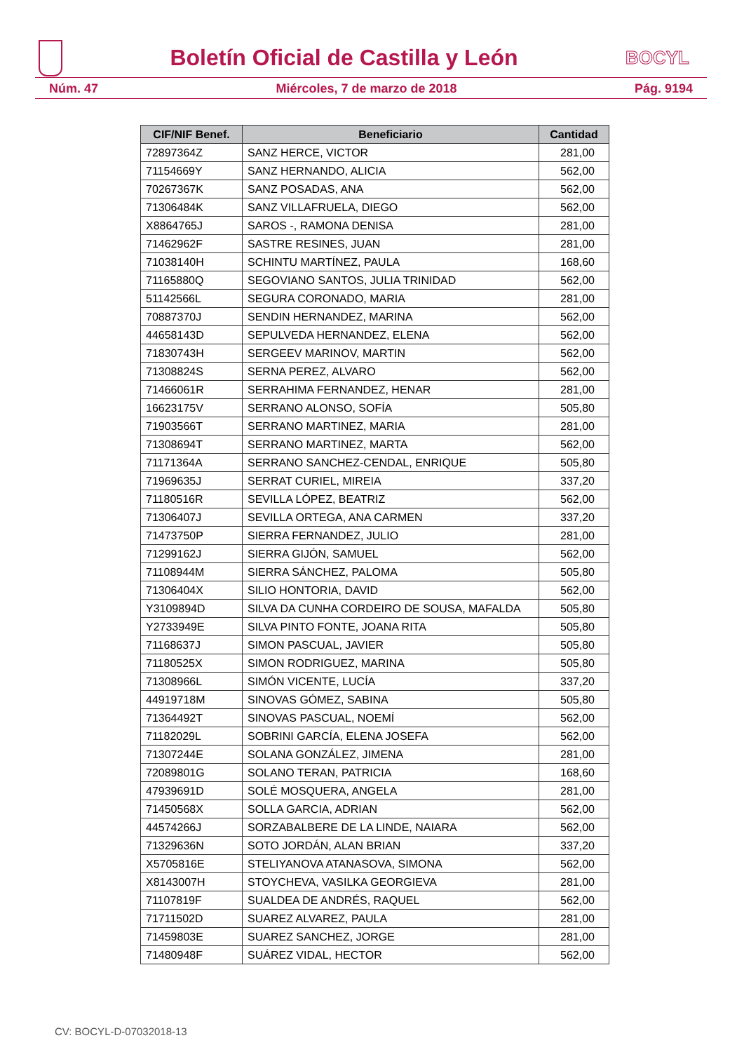Boletín Oficial de Castilla y León
BOCYL
Núm. 47 Miércoles, 7 de marzo de 2018 Pág. 9194
| CIF/NIF Benef. | Beneficiario | Cantidad |
| --- | --- | --- |
| 72897364Z | SANZ HERCE, VICTOR | 281,00 |
| 71154669Y | SANZ HERNANDO, ALICIA | 562,00 |
| 70267367K | SANZ POSADAS, ANA | 562,00 |
| 71306484K | SANZ VILLAFRUELA, DIEGO | 562,00 |
| X8864765J | SAROS -, RAMONA DENISA | 281,00 |
| 71462962F | SASTRE RESINES, JUAN | 281,00 |
| 71038140H | SCHINTU MARTÍNEZ, PAULA | 168,60 |
| 71165880Q | SEGOVIANO SANTOS, JULIA TRINIDAD | 562,00 |
| 51142566L | SEGURA CORONADO, MARIA | 281,00 |
| 70887370J | SENDIN HERNANDEZ, MARINA | 562,00 |
| 44658143D | SEPULVEDA HERNANDEZ, ELENA | 562,00 |
| 71830743H | SERGEEV MARINOV, MARTIN | 562,00 |
| 71308824S | SERNA PEREZ, ALVARO | 562,00 |
| 71466061R | SERRAHIMA FERNANDEZ, HENAR | 281,00 |
| 16623175V | SERRANO ALONSO, SOFÍA | 505,80 |
| 71903566T | SERRANO MARTINEZ, MARIA | 281,00 |
| 71308694T | SERRANO MARTINEZ, MARTA | 562,00 |
| 71171364A | SERRANO SANCHEZ-CENDAL, ENRIQUE | 505,80 |
| 71969635J | SERRAT CURIEL, MIREIA | 337,20 |
| 71180516R | SEVILLA LÓPEZ, BEATRIZ | 562,00 |
| 71306407J | SEVILLA ORTEGA, ANA CARMEN | 337,20 |
| 71473750P | SIERRA FERNANDEZ, JULIO | 281,00 |
| 71299162J | SIERRA GIJÓN, SAMUEL | 562,00 |
| 71108944M | SIERRA SÁNCHEZ, PALOMA | 505,80 |
| 71306404X | SILIO HONTORIA, DAVID | 562,00 |
| Y3109894D | SILVA DA CUNHA CORDEIRO DE SOUSA, MAFALDA | 505,80 |
| Y2733949E | SILVA PINTO FONTE, JOANA RITA | 505,80 |
| 71168637J | SIMON PASCUAL, JAVIER | 505,80 |
| 71180525X | SIMON RODRIGUEZ, MARINA | 505,80 |
| 71308966L | SIMÓN VICENTE, LUCÍA | 337,20 |
| 44919718M | SINOVAS GÓMEZ, SABINA | 505,80 |
| 71364492T | SINOVAS PASCUAL, NOEMÍ | 562,00 |
| 71182029L | SOBRINI GARCÍA, ELENA JOSEFA | 562,00 |
| 71307244E | SOLANA GONZÁLEZ, JIMENA | 281,00 |
| 72089801G | SOLANO TERAN, PATRICIA | 168,60 |
| 47939691D | SOLÉ MOSQUERA, ANGELA | 281,00 |
| 71450568X | SOLLA GARCIA, ADRIAN | 562,00 |
| 44574266J | SORZABALBERE DE LA LINDE, NAIARA | 562,00 |
| 71329636N | SOTO JORDÁN, ALAN BRIAN | 337,20 |
| X5705816E | STELIYANOVA ATANASOVA, SIMONA | 562,00 |
| X8143007H | STOYCHEVA, VASILKA GEORGIEVA | 281,00 |
| 71107819F | SUALDEA DE ANDRÉS, RAQUEL | 562,00 |
| 71711502D | SUAREZ ALVAREZ, PAULA | 281,00 |
| 71459803E | SUAREZ SANCHEZ, JORGE | 281,00 |
| 71480948F | SUÁREZ VIDAL, HECTOR | 562,00 |
CV: BOCYL-D-07032018-13